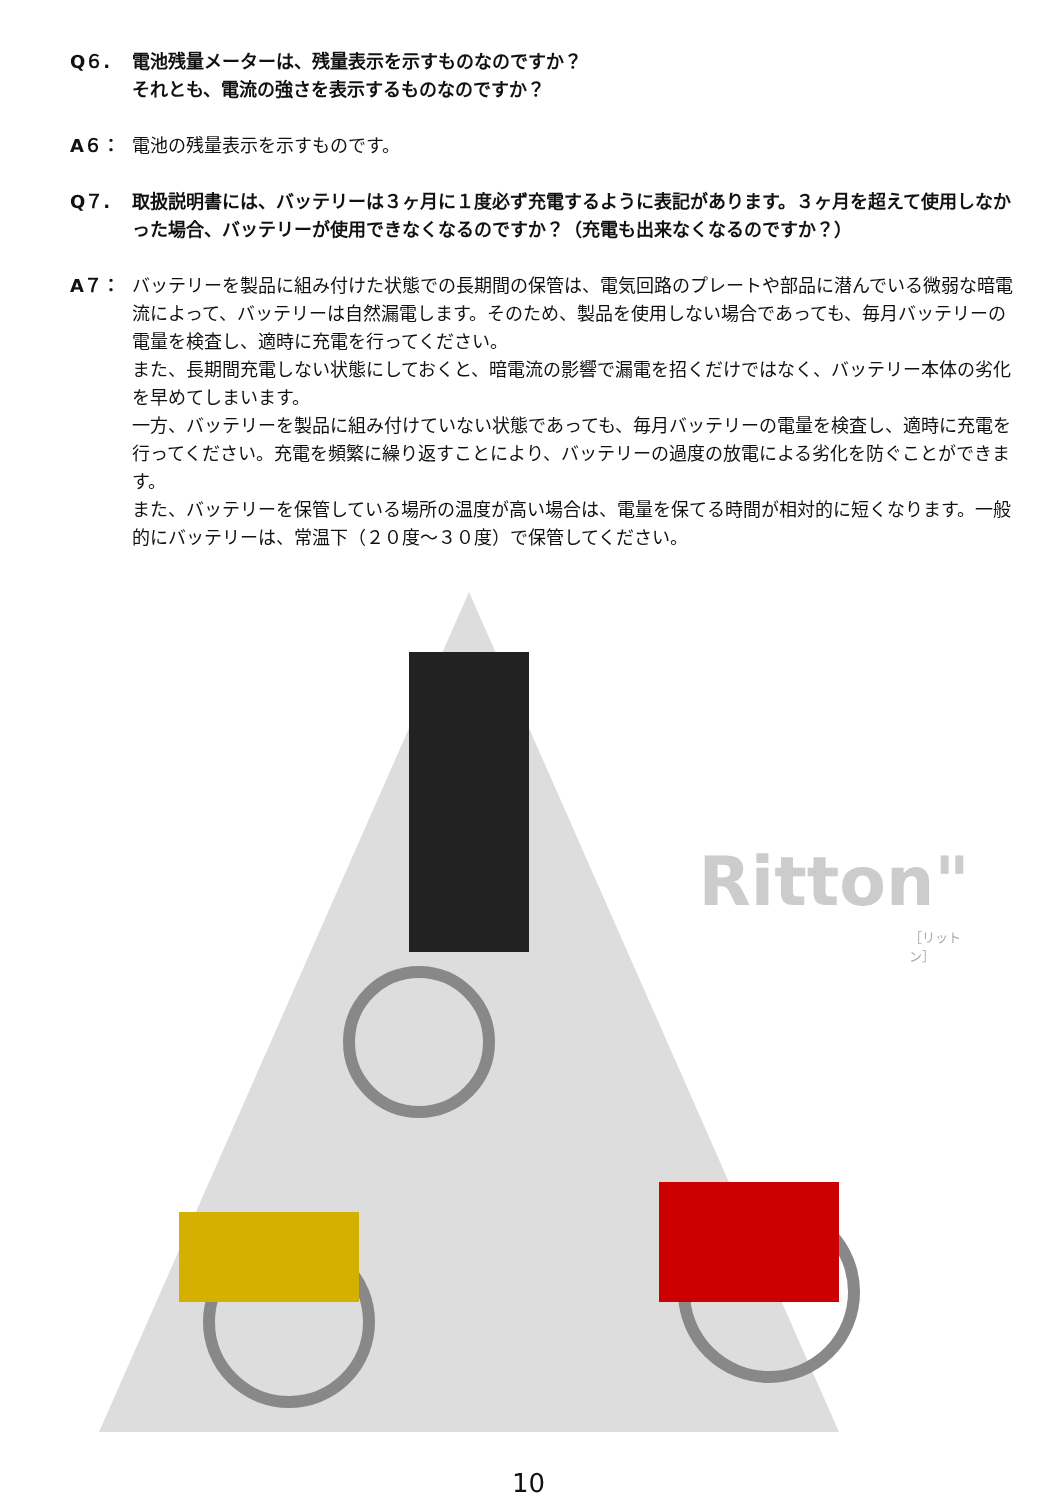Q６. 電池残量メーターは、残量表示を示すものなのですか？
それとも、電流の強さを表示するものなのですか？
A６： 電池の残量表示を示すものです。
Q７. 取扱説明書には、バッテリーは３ヶ月に１度必ず充電するように表記があります。３ヶ月を超えて使用しなかった場合、バッテリーが使用できなくなるのですか？（充電も出来なくなるのですか？）
A７： バッテリーを製品に組み付けた状態での長期間の保管は、電気回路のプレートや部品に潜んでいる微弱な暗電流によって、バッテリーは自然漏電します。そのため、製品を使用しない場合であっても、毎月バッテリーの電量を検査し、適時に充電を行ってください。
また、長期間充電しない状態にしておくと、暗電流の影響で漏電を招くだけではなく、バッテリー本体の劣化を早めてしまいます。
一方、バッテリーを製品に組み付けていない状態であっても、毎月バッテリーの電量を検査し、適時に充電を行ってください。充電を頻繁に繰り返すことにより、バッテリーの過度の放電による劣化を防ぐことができます。
また、バッテリーを保管している場所の温度が高い場合は、電量を保てる時間が相対的に短くなります。一般的にバッテリーは、常温下（２０度～３０度）で保管してください。
Ritton"
［リットン］
10